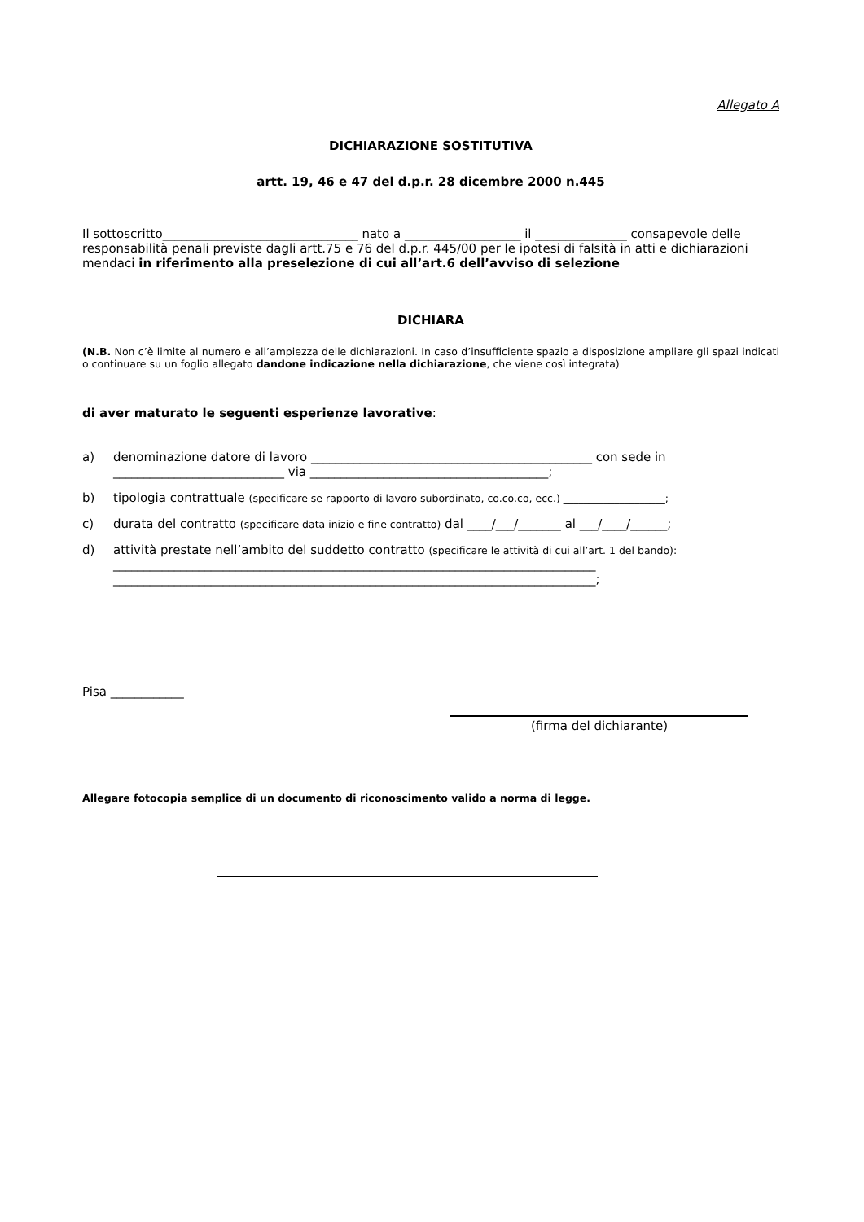Allegato A
DICHIARAZIONE SOSTITUTIVA
artt. 19, 46 e 47 del d.p.r. 28 dicembre 2000 n.445
Il sottoscritto________________________________ nato a ___________________ il _______________ consapevole delle responsabilità penali previste dagli artt.75 e 76 del d.p.r. 445/00 per le ipotesi di falsità in atti e dichiarazioni mendaci in riferimento alla preselezione di cui all’art.6 dell’avviso di selezione
DICHIARA
(N.B. Non c’è limite al numero e all’ampiezza delle dichiarazioni. In caso d’insufficiente spazio a disposizione ampliare gli spazi indicati o continuare su un foglio allegato dandone indicazione nella dichiarazione, che viene così integrata)
di aver maturato le seguenti esperienze lavorative:
a) denominazione datore di lavoro ______________________________________________ con sede in ____________________________ via _______________________________________;
b) tipologia contrattuale (specificare se rapporto di lavoro subordinato, co.co.co, ecc.) ____________________;
c) durata del contratto (specificare data inizio e fine contratto) dal ____/___/_______ al ___/____/______;
d) attività prestate nell’ambito del suddetto contratto (specificare le attività di cui all’art. 1 del bando):
_______________________________________________________________________________
_______________________________________________________________________________;
Pisa ____________
(firma del dichiarante)
Allegare fotocopia semplice di un documento di riconoscimento valido a norma di legge.